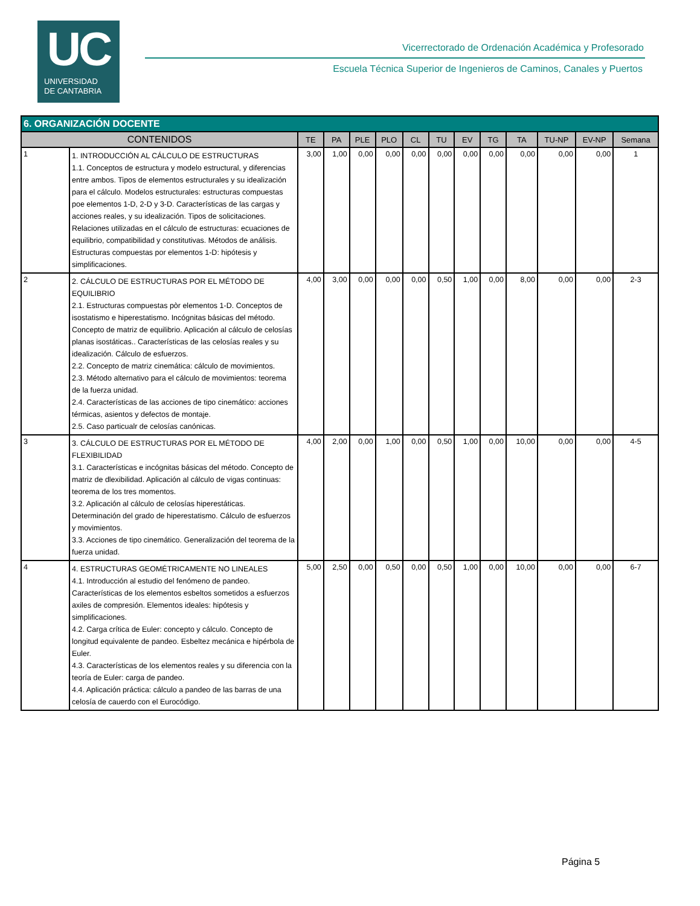UC
UNIVERSIDAD
DE CANTABRIA
Vicerrectorado de Ordenación Académica y Profesorado
Escuela Técnica Superior de Ingenieros de Caminos, Canales y Puertos
| 6. ORGANIZACIÓN DOCENTE | | | | | | | | | | | | | |
| --- | --- | --- | --- | --- | --- | --- | --- | --- | --- | --- | --- | --- | --- |
| CONTENIDOS | | TE | PA | PLE | PLO | CL | TU | EV | TG | TA | TU-NP | EV-NP | Semana |
| 1 | 1. INTRODUCCIÓN AL CÁLCULO DE ESTRUCTURAS 1.1. Conceptos de estructura y modelo estructural, y diferencias entre ambos. Tipos de elementos estructurales y su idealización para el cálculo. Modelos estructurales: estructuras compuestas poe elementos 1-D, 2-D y 3-D. Características de las cargas y acciones reales, y su idealización. Tipos de solicitaciones. Relaciones utilizadas en el cálculo de estructuras: ecuaciones de equilibrio, compatibilidad y constitutivas. Métodos de análisis. Estructuras compuestas por elementos 1-D: hipótesis y simplificaciones. | 3,00 | 1,00 | 0,00 | 0,00 | 0,00 | 0,00 | 0,00 | 0,00 | 0,00 | 0,00 | 0,00 | 1 |
| 2 | 2. CÁLCULO DE ESTRUCTURAS POR EL MÉTODO DE EQUILIBRIO 2.1. Estructuras compuestas pòr elementos 1-D. Conceptos de isostatismo e hiperestatismo. Incógnitas básicas del método. Concepto de matriz de equilibrio. Aplicación al cálculo de celosías planas isostáticas.. Características de las celosías reales y su idealización. Cálculo de esfuerzos. 2.2. Concepto de matriz cinemática: cálculo de movimientos. 2.3. Método alternativo para el cálculo de movimientos: teorema de la fuerza unidad. 2.4. Características de las acciones de tipo cinemático: acciones térmicas, asientos y defectos de montaje. 2.5. Caso particualr de celosías canónicas. | 4,00 | 3,00 | 0,00 | 0,00 | 0,00 | 0,50 | 1,00 | 0,00 | 8,00 | 0,00 | 0,00 | 2-3 |
| 3 | 3. CÁLCULO DE ESTRUCTURAS POR EL MÉTODO DE FLEXIBILIDAD 3.1. Características e incógnitas básicas del método. Concepto de matriz de dlexibilidad. Aplicación al cálculo de vigas continuas: teorema de los tres momentos. 3.2. Aplicación al cálculo de celosías hiperestáticas. Determinación del grado de hiperestatismo. Cálculo de esfuerzos y movimientos. 3.3. Acciones de tipo cinemático. Generalización del teorema de la fuerza unidad. | 4,00 | 2,00 | 0,00 | 1,00 | 0,00 | 0,50 | 1,00 | 0,00 | 10,00 | 0,00 | 0,00 | 4-5 |
| 4 | 4. ESTRUCTURAS GEOMÉTRICAMENTE NO LINEALES 4.1. Introducción al estudio del fenómeno de pandeo. Características de los elementos esbeltos sometidos a esfuerzos axiles de compresión. Elementos ideales: hipótesis y simplificaciones. 4.2. Carga crítica de Euler: concepto y cálculo. Concepto de longitud equivalente de pandeo. Esbeltez mecánica e hipérbola de Euler. 4.3. Características de los elementos reales y su diferencia con la teoría de Euler: carga de pandeo. 4.4. Aplicación práctica: cálculo a pandeo de las barras de una celosía de cauerdo con el Eurocódigo. | 5,00 | 2,50 | 0,00 | 0,50 | 0,00 | 0,50 | 1,00 | 0,00 | 10,00 | 0,00 | 0,00 | 6-7 |
Página 5